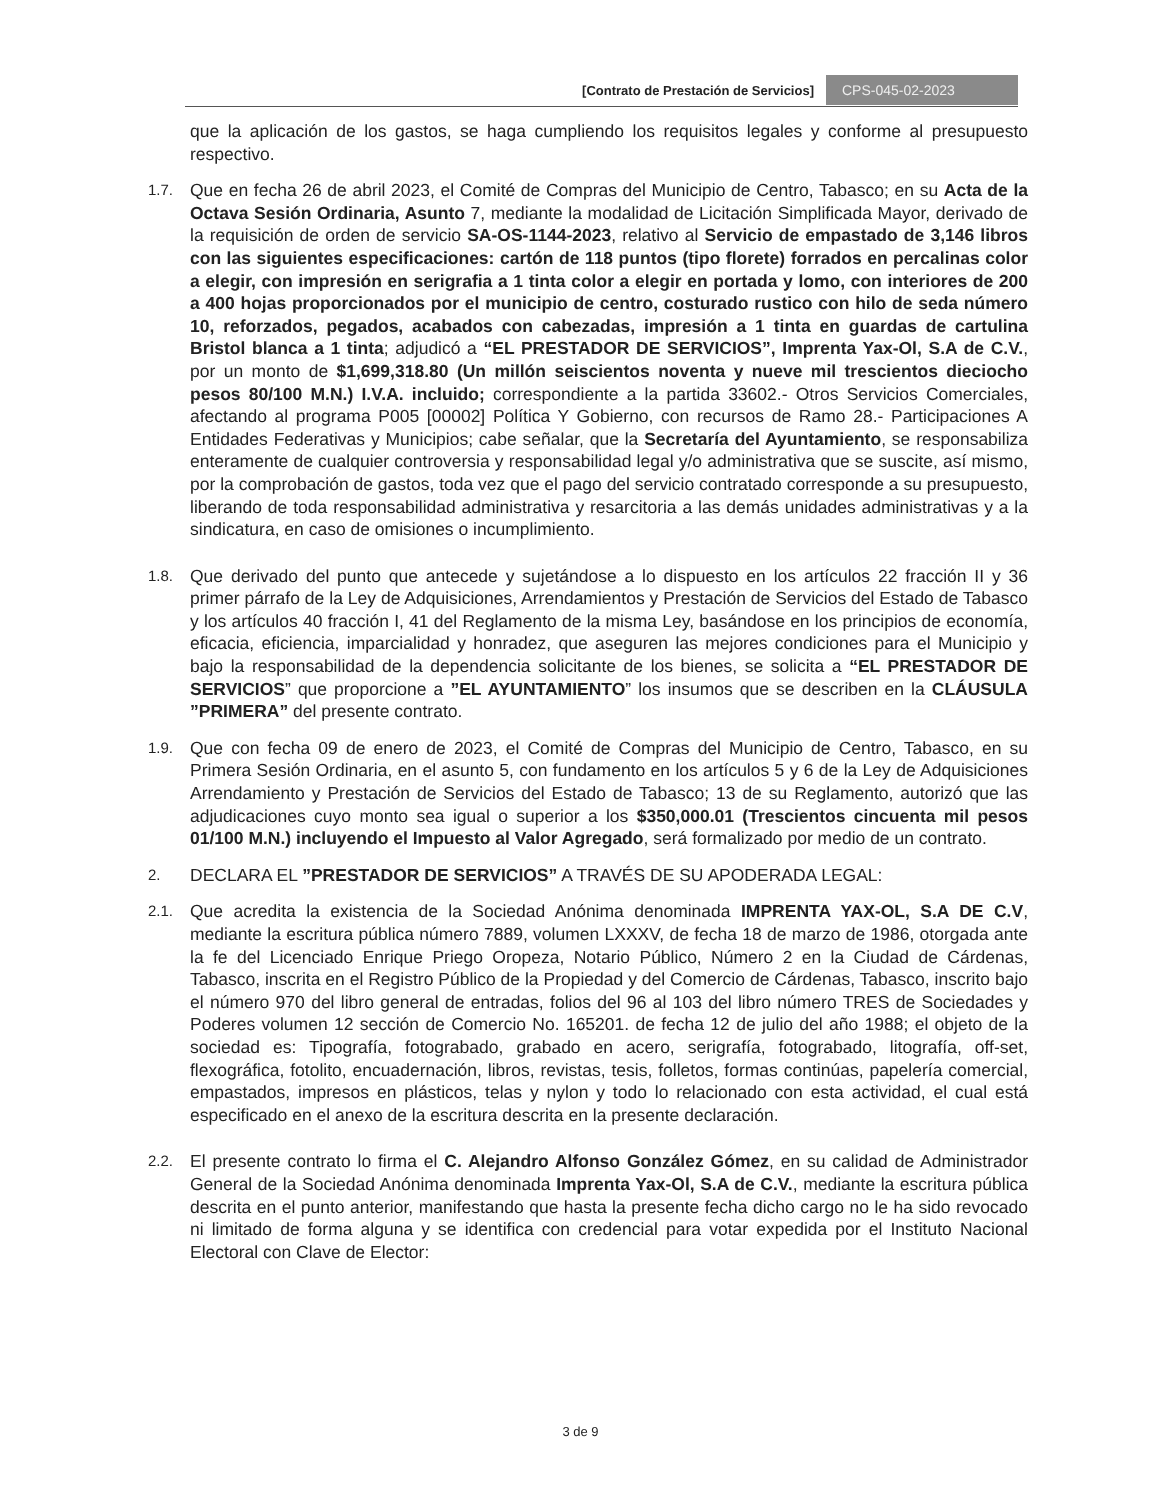[Contrato de Prestación de Servicios] CPS-045-02-2023
que la aplicación de los gastos, se haga cumpliendo los requisitos legales y conforme al presupuesto respectivo.
1.7.
Que en fecha 26 de abril 2023, el Comité de Compras del Municipio de Centro, Tabasco; en su Acta de la Octava Sesión Ordinaria, Asunto 7, mediante la modalidad de Licitación Simplificada Mayor, derivado de la requisición de orden de servicio SA-OS-1144-2023, relativo al Servicio de empastado de 3,146 libros con las siguientes especificaciones: cartón de 118 puntos (tipo florete) forrados en percalinas color a elegir, con impresión en serigrafia a 1 tinta color a elegir en portada y lomo, con interiores de 200 a 400 hojas proporcionados por el municipio de centro, costurado rustico con hilo de seda número 10, reforzados, pegados, acabados con cabezadas, impresión a 1 tinta en guardas de cartulina Bristol blanca a 1 tinta; adjudicó a “EL PRESTADOR DE SERVICIOS”, Imprenta Yax-Ol, S.A de C.V., por un monto de $1,699,318.80 (Un millón seiscientos noventa y nueve mil trescientos dieciocho pesos 80/100 M.N.) I.V.A. incluido; correspondiente a la partida 33602.- Otros Servicios Comerciales, afectando al programa P005 [00002] Política Y Gobierno, con recursos de Ramo 28.- Participaciones A Entidades Federativas y Municipios; cabe señalar, que la Secretaría del Ayuntamiento, se responsabiliza enteramente de cualquier controversia y responsabilidad legal y/o administrativa que se suscite, así mismo, por la comprobación de gastos, toda vez que el pago del servicio contratado corresponde a su presupuesto, liberando de toda responsabilidad administrativa y resarcitoria a las demás unidades administrativas y a la sindicatura, en caso de omisiones o incumplimiento.
1.8.
Que derivado del punto que antecede y sujetándose a lo dispuesto en los artículos 22 fracción II y 36 primer párrafo de la Ley de Adquisiciones, Arrendamientos y Prestación de Servicios del Estado de Tabasco y los artículos 40 fracción I, 41 del Reglamento de la misma Ley, basándose en los principios de economía, eficacia, eficiencia, imparcialidad y honradez, que aseguren las mejores condiciones para el Municipio y bajo la responsabilidad de la dependencia solicitante de los bienes, se solicita a “EL PRESTADOR DE SERVICIOS” que proporcione a ”EL AYUNTAMIENTO” los insumos que se describen en la CLÁUSULA ”PRIMERA” del presente contrato.
1.9.
Que con fecha 09 de enero de 2023, el Comité de Compras del Municipio de Centro, Tabasco, en su Primera Sesión Ordinaria, en el asunto 5, con fundamento en los artículos 5 y 6 de la Ley de Adquisiciones Arrendamiento y Prestación de Servicios del Estado de Tabasco; 13 de su Reglamento, autorizó que las adjudicaciones cuyo monto sea igual o superior a los $350,000.01 (Trescientos cincuenta mil pesos 01/100 M.N.) incluyendo el Impuesto al Valor Agregado, será formalizado por medio de un contrato.
2.
DECLARA EL ”PRESTADOR DE SERVICIOS” A TRAVÉS DE SU APODERADA LEGAL:
2.1.
Que acredita la existencia de la Sociedad Anónima denominada IMPRENTA YAX-OL, S.A DE C.V, mediante la escritura pública número 7889, volumen LXXXV, de fecha 18 de marzo de 1986, otorgada ante la fe del Licenciado Enrique Priego Oropeza, Notario Público, Número 2 en la Ciudad de Cárdenas, Tabasco, inscrita en el Registro Público de la Propiedad y del Comercio de Cárdenas, Tabasco, inscrito bajo el número 970 del libro general de entradas, folios del 96 al 103 del libro número TRES de Sociedades y Poderes volumen 12 sección de Comercio No. 165201. de fecha 12 de julio del año 1988; el objeto de la sociedad es: Tipografía, fotograbado, grabado en acero, serigrafía, fotograbado, litografía, off-set, flexográfica, fotolito, encuadernación, libros, revistas, tesis, folletos, formas continúas, papelería comercial, empastados, impresos en plásticos, telas y nylon y todo lo relacionado con esta actividad, el cual está especificado en el anexo de la escritura descrita en la presente declaración.
2.2.
El presente contrato lo firma el C. Alejandro Alfonso González Gómez, en su calidad de Administrador General de la Sociedad Anónima denominada Imprenta Yax-Ol, S.A de C.V., mediante la escritura pública descrita en el punto anterior, manifestando que hasta la presente fecha dicho cargo no le ha sido revocado ni limitado de forma alguna y se identifica con credencial para votar expedida por el Instituto Nacional Electoral con Clave de Elector:
3 de 9